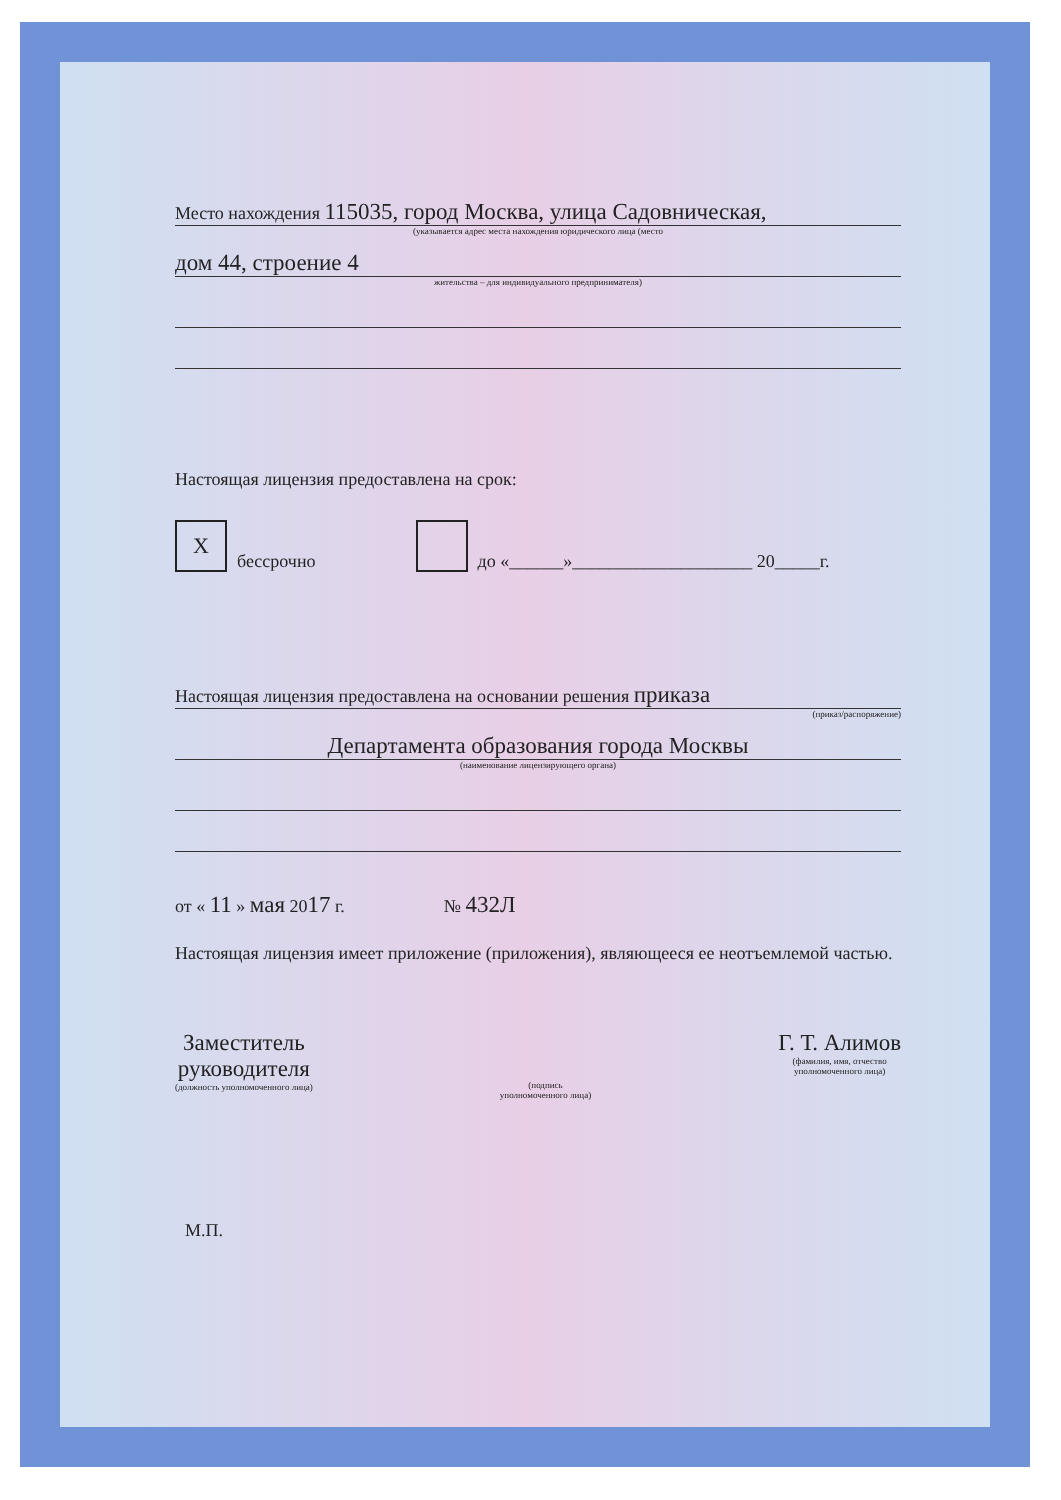Место нахождения 115035, город Москва, улица Садовническая,
(указывается адрес места нахождения юридического лица (место
дом 44, строение 4
жительства – для индивидуального предпринимателя)
Настоящая лицензия предоставлена на срок:
X бессрочно до «______»____________________ 20_____г.
Настоящая лицензия предоставлена на основании решения приказа
(приказ/распоряжение)
Департамента образования города Москвы
(наименование лицензирующего органа)
от « 11 » мая 2017 г. № 432Л
Настоящая лицензия имеет приложение (приложения), являющееся ее неотъемлемой частью.
Заместитель
руководителя
(должность уполномоченного лица)
(подпись
уполномоченного лица)
Г. Т. Алимов
(фамилия, имя, отчество
уполномоченного лица)
М.П.